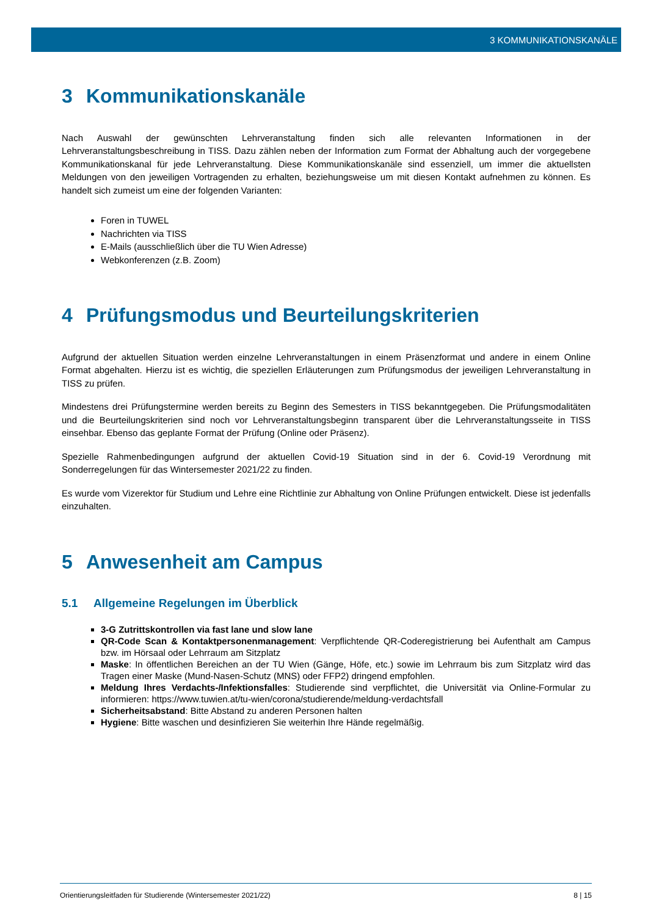3 KOMMUNIKATIONSKANÄLE
3 Kommunikationskanäle
Nach Auswahl der gewünschten Lehrveranstaltung finden sich alle relevanten Informationen in der Lehrveranstaltungsbeschreibung in TISS. Dazu zählen neben der Information zum Format der Abhaltung auch der vorgegebene Kommunikationskanal für jede Lehrveranstaltung. Diese Kommunikationskanäle sind essenziell, um immer die aktuellsten Meldungen von den jeweiligen Vortragenden zu erhalten, beziehungsweise um mit diesen Kontakt aufnehmen zu können. Es handelt sich zumeist um eine der folgenden Varianten:
Foren in TUWEL
Nachrichten via TISS
E-Mails (ausschließlich über die TU Wien Adresse)
Webkonferenzen (z.B. Zoom)
4 Prüfungsmodus und Beurteilungskriterien
Aufgrund der aktuellen Situation werden einzelne Lehrveranstaltungen in einem Präsenzformat und andere in einem Online Format abgehalten. Hierzu ist es wichtig, die speziellen Erläuterungen zum Prüfungsmodus der jeweiligen Lehrveranstaltung in TISS zu prüfen.
Mindestens drei Prüfungstermine werden bereits zu Beginn des Semesters in TISS bekanntgegeben. Die Prüfungsmodalitäten und die Beurteilungskriterien sind noch vor Lehrveranstaltungsbeginn transparent über die Lehrveranstaltungsseite in TISS einsehbar. Ebenso das geplante Format der Prüfung (Online oder Präsenz).
Spezielle Rahmenbedingungen aufgrund der aktuellen Covid-19 Situation sind in der 6. Covid-19 Verordnung mit Sonderregelungen für das Wintersemester 2021/22 zu finden.
Es wurde vom Vizerektor für Studium und Lehre eine Richtlinie zur Abhaltung von Online Prüfungen entwickelt. Diese ist jedenfalls einzuhalten.
5 Anwesenheit am Campus
5.1 Allgemeine Regelungen im Überblick
3-G Zutrittskontrollen via fast lane und slow lane
QR-Code Scan & Kontaktpersonenmanagement: Verpflichtende QR-Coderegistrierung bei Aufenthalt am Campus bzw. im Hörsaal oder Lehrraum am Sitzplatz
Maske: In öffentlichen Bereichen an der TU Wien (Gänge, Höfe, etc.) sowie im Lehrraum bis zum Sitzplatz wird das Tragen einer Maske (Mund-Nasen-Schutz (MNS) oder FFP2) dringend empfohlen.
Meldung Ihres Verdachts-/Infektionsfalles: Studierende sind verpflichtet, die Universität via Online-Formular zu informieren: https://www.tuwien.at/tu-wien/corona/studierende/meldung-verdachtsfall
Sicherheitsabstand: Bitte Abstand zu anderen Personen halten
Hygiene: Bitte waschen und desinfizieren Sie weiterhin Ihre Hände regelmäßig.
Orientierungsleitfaden für Studierende (Wintersemester 2021/22) 8 | 15